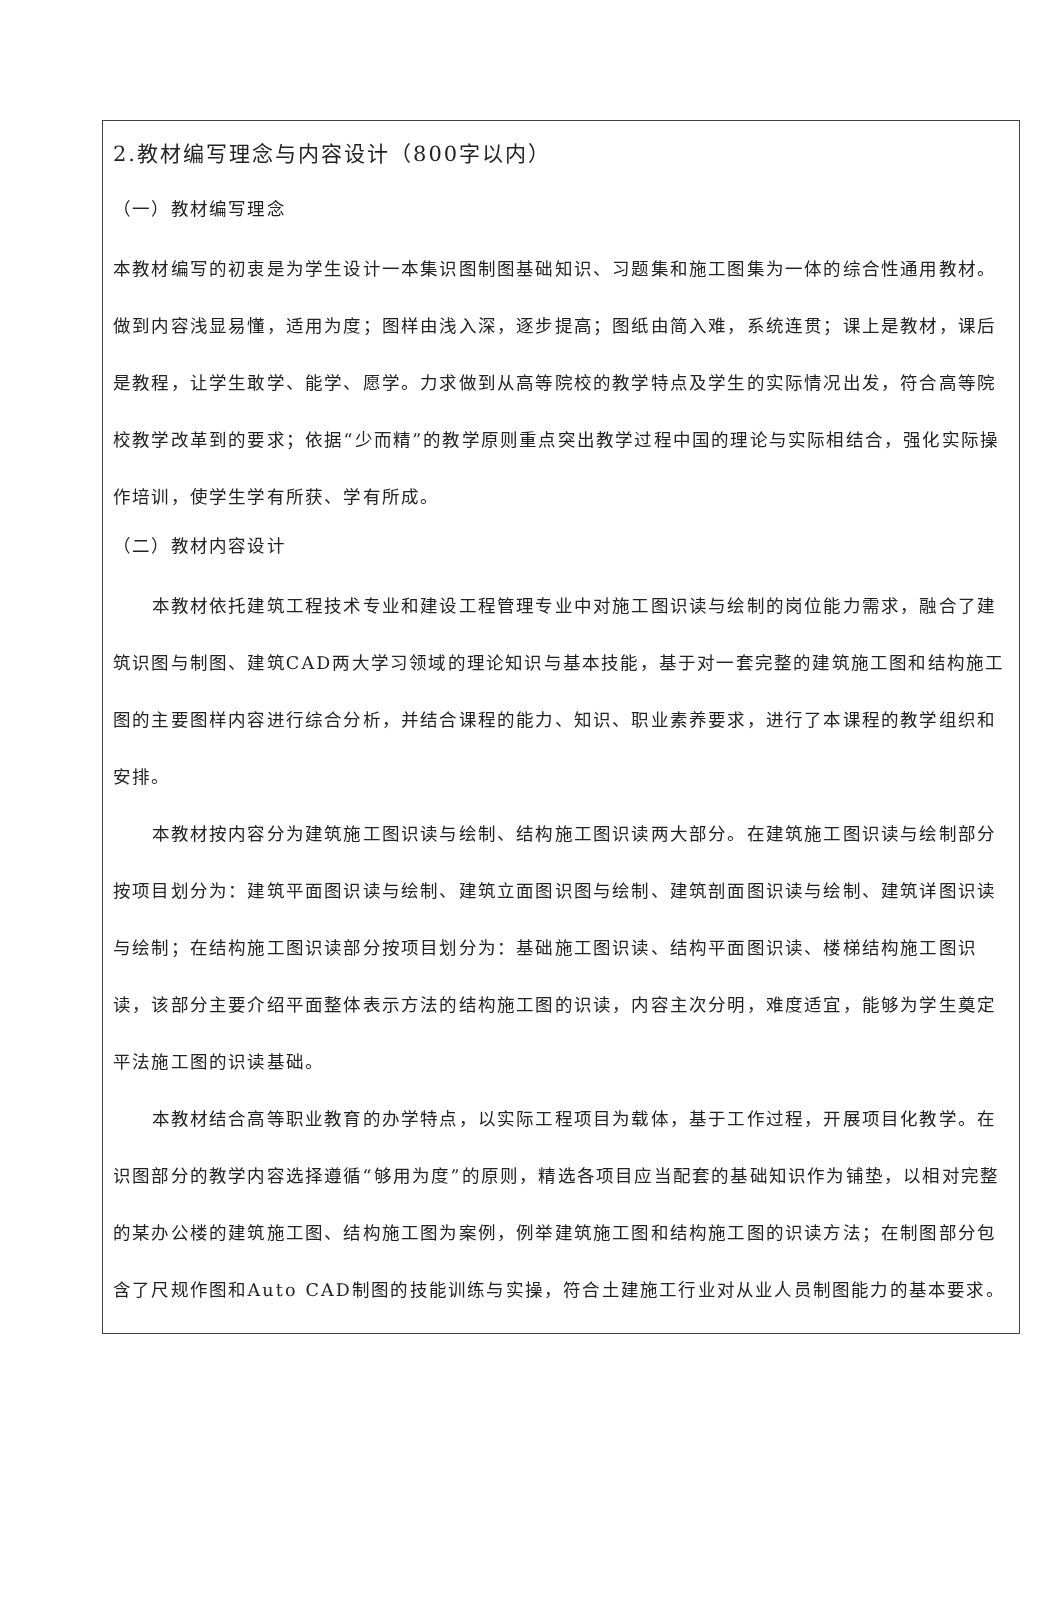2.教材编写理念与内容设计（800字以内）
（一）教材编写理念
本教材编写的初衷是为学生设计一本集识图制图基础知识、习题集和施工图集为一体的综合性通用教材。做到内容浅显易懂，适用为度；图样由浅入深，逐步提高；图纸由简入难，系统连贯；课上是教材，课后是教程，让学生敢学、能学、愿学。力求做到从高等院校的教学特点及学生的实际情况出发，符合高等院校教学改革到的要求；依据“少而精”的教学原则重点突出教学过程中国的理论与实际相结合，强化实际操作培训，使学生学有所获、学有所成。
（二）教材内容设计
本教材依托建筑工程技术专业和建设工程管理专业中对施工图识读与绘制的岗位能力需求，融合了建筑识图与制图、建筑CAD两大学习领域的理论知识与基本技能，基于对一套完整的建筑施工图和结构施工图的主要图样内容进行综合分析，并结合课程的能力、知识、职业素养要求，进行了本课程的教学组织和安排。
本教材按内容分为建筑施工图识读与绘制、结构施工图识读两大部分。在建筑施工图识读与绘制部分按项目划分为：建筑平面图识读与绘制、建筑立面图识图与绘制、建筑剖面图识读与绘制、建筑详图识读与绘制；在结构施工图识读部分按项目划分为：基础施工图识读、结构平面图识读、楼梯结构施工图识读，该部分主要介绍平面整体表示方法的结构施工图的识读，内容主次分明，难度适宜，能够为学生奠定平法施工图的识读基础。
本教材结合高等职业教育的办学特点，以实际工程项目为载体，基于工作过程，开展项目化教学。在识图部分的教学内容选择遵循“够用为度”的原则，精选各项目应当配套的基础知识作为铺垫，以相对完整的某办公楼的建筑施工图、结构施工图为案例，例举建筑施工图和结构施工图的识读方法；在制图部分包含了尺规作图和Auto CAD制图的技能训练与实操，符合土建施工行业对从业人员制图能力的基本要求。